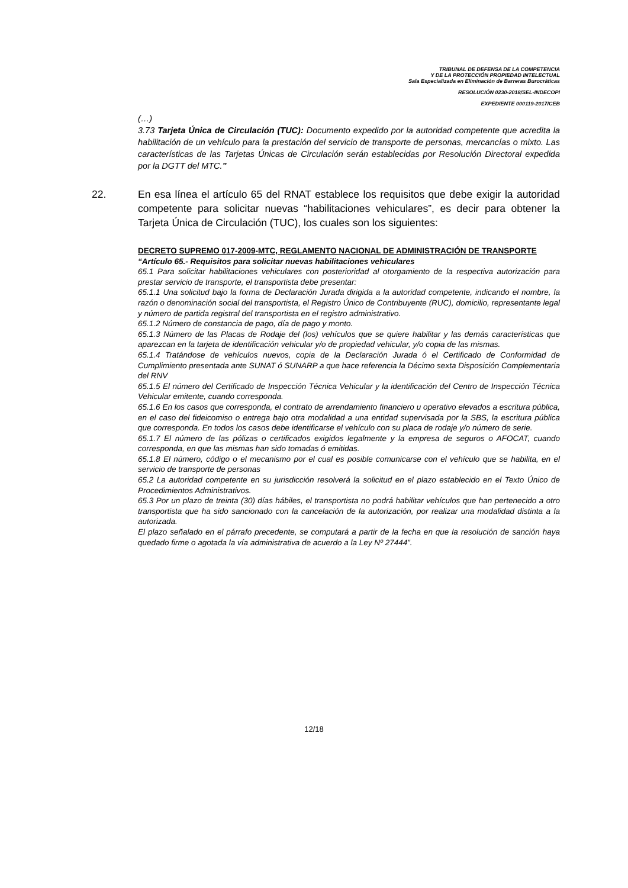TRIBUNAL DE DEFENSA DE LA COMPETENCIA
Y DE LA PROTECCIÓN PROPIEDAD INTELECTUAL
Sala Especializada en Eliminación de Barreras Burocráticas
RESOLUCIÓN 0230-2018/SEL-INDECOPI
EXPEDIENTE 000119-2017/CEB
(…)
3.73 Tarjeta Única de Circulación (TUC): Documento expedido por la autoridad competente que acredita la habilitación de un vehículo para la prestación del servicio de transporte de personas, mercancías o mixto. Las características de las Tarjetas Únicas de Circulación serán establecidas por Resolución Directoral expedida por la DGTT del MTC.”
22. En esa línea el artículo 65 del RNAT establece los requisitos que debe exigir la autoridad competente para solicitar nuevas “habilitaciones vehiculares”, es decir para obtener la Tarjeta Única de Circulación (TUC), los cuales son los siguientes:
DECRETO SUPREMO 017-2009-MTC, REGLAMENTO NACIONAL DE ADMINISTRACIÓN DE TRANSPORTE
“Artículo 65.- Requisitos para solicitar nuevas habilitaciones vehiculares
65.1 Para solicitar habilitaciones vehiculares con posterioridad al otorgamiento de la respectiva autorización para prestar servicio de transporte, el transportista debe presentar:
65.1.1 Una solicitud bajo la forma de Declaración Jurada dirigida a la autoridad competente, indicando el nombre, la razón o denominación social del transportista, el Registro Único de Contribuyente (RUC), domicilio, representante legal y número de partida registral del transportista en el registro administrativo.
65.1.2 Número de constancia de pago, día de pago y monto.
65.1.3 Número de las Placas de Rodaje del (los) vehículos que se quiere habilitar y las demás características que aparezcan en la tarjeta de identificación vehicular y/o de propiedad vehicular, y/o copia de las mismas.
65.1.4 Tratándose de vehículos nuevos, copia de la Declaración Jurada ó el Certificado de Conformidad de Cumplimiento presentada ante SUNAT ó SUNARP a que hace referencia la Décimo sexta Disposición Complementaria del RNV
65.1.5 El número del Certificado de Inspección Técnica Vehicular y la identificación del Centro de Inspección Técnica Vehicular emitente, cuando corresponda.
65.1.6 En los casos que corresponda, el contrato de arrendamiento financiero u operativo elevados a escritura pública, en el caso del fideicomiso o entrega bajo otra modalidad a una entidad supervisada por la SBS, la escritura pública que corresponda. En todos los casos debe identificarse el vehículo con su placa de rodaje y/o número de serie.
65.1.7 El número de las pólizas o certificados exigidos legalmente y la empresa de seguros o AFOCAT, cuando corresponda, en que las mismas han sido tomadas ó emitidas.
65.1.8 El número, código o el mecanismo por el cual es posible comunicarse con el vehículo que se habilita, en el servicio de transporte de personas
65.2 La autoridad competente en su jurisdicción resolverá la solicitud en el plazo establecido en el Texto Único de Procedimientos Administrativos.
65.3 Por un plazo de treinta (30) días hábiles, el transportista no podrá habilitar vehículos que han pertenecido a otro transportista que ha sido sancionado con la cancelación de la autorización, por realizar una modalidad distinta a la autorizada.
El plazo señalado en el párrafo precedente, se computará a partir de la fecha en que la resolución de sanción haya quedado firme o agotada la vía administrativa de acuerdo a la Ley Nº 27444”.
12/18